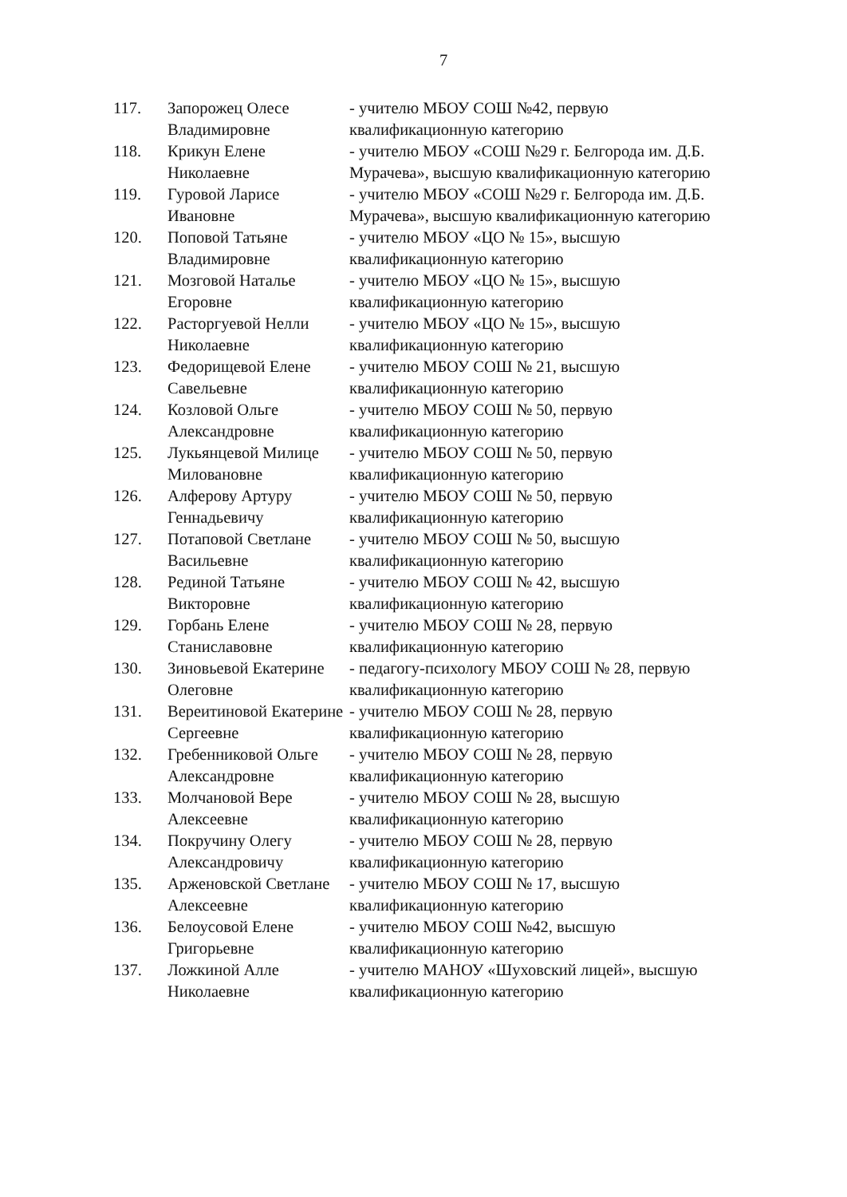7
| 117. | Запорожец Олесе Владимировне | - учителю МБОУ СОШ №42, первую квалификационную категорию |
| 118. | Крикун Елене Николаевне | - учителю МБОУ «СОШ №29 г. Белгорода им. Д.Б. Мурачева», высшую квалификационную категорию |
| 119. | Гуровой Ларисе Ивановне | - учителю МБОУ «СОШ №29 г. Белгорода им. Д.Б. Мурачева», высшую квалификационную категорию |
| 120. | Поповой Татьяне Владимировне | - учителю МБОУ «ЦО № 15», высшую квалификационную категорию |
| 121. | Мозговой Наталье Егоровне | - учителю МБОУ «ЦО № 15», высшую квалификационную категорию |
| 122. | Расторгуевой Нелли Николаевне | - учителю МБОУ «ЦО № 15», высшую квалификационную категорию |
| 123. | Федорищевой Елене Савельевне | - учителю МБОУ СОШ № 21, высшую квалификационную категорию |
| 124. | Козловой Ольге Александровне | - учителю МБОУ СОШ № 50, первую квалификационную категорию |
| 125. | Лукьянцевой Милице Миловановне | - учителю МБОУ СОШ № 50, первую квалификационную категорию |
| 126. | Алферову Артуру Геннадьевичу | - учителю МБОУ СОШ № 50, первую квалификационную категорию |
| 127. | Потаповой Светлане Васильевне | - учителю МБОУ СОШ № 50, высшую квалификационную категорию |
| 128. | Рединой Татьяне Викторовне | - учителю МБОУ СОШ № 42, высшую квалификационную категорию |
| 129. | Горбань Елене Станиславовне | - учителю МБОУ СОШ № 28, первую квалификационную категорию |
| 130. | Зиновьевой Екатерине Олеговне | - педагогу-психологу МБОУ СОШ № 28, первую квалификационную категорию |
| 131. | Вереитиновой Екатерине Сергеевне | - учителю МБОУ СОШ № 28, первую квалификационную категорию |
| 132. | Гребенниковой Ольге Александровне | - учителю МБОУ СОШ № 28, первую квалификационную категорию |
| 133. | Молчановой Вере Алексеевне | - учителю МБОУ СОШ № 28, высшую квалификационную категорию |
| 134. | Покручину Олегу Александровичу | - учителю МБОУ СОШ № 28, первую квалификационную категорию |
| 135. | Арженовской Светлане Алексеевне | - учителю МБОУ СОШ № 17, высшую квалификационную категорию |
| 136. | Белоусовой Елене Григорьевне | - учителю МБОУ СОШ №42, высшую квалификационную категорию |
| 137. | Ложкиной Алле Николаевне | - учителю МАНОУ «Шуховский лицей», высшую квалификационную категорию |